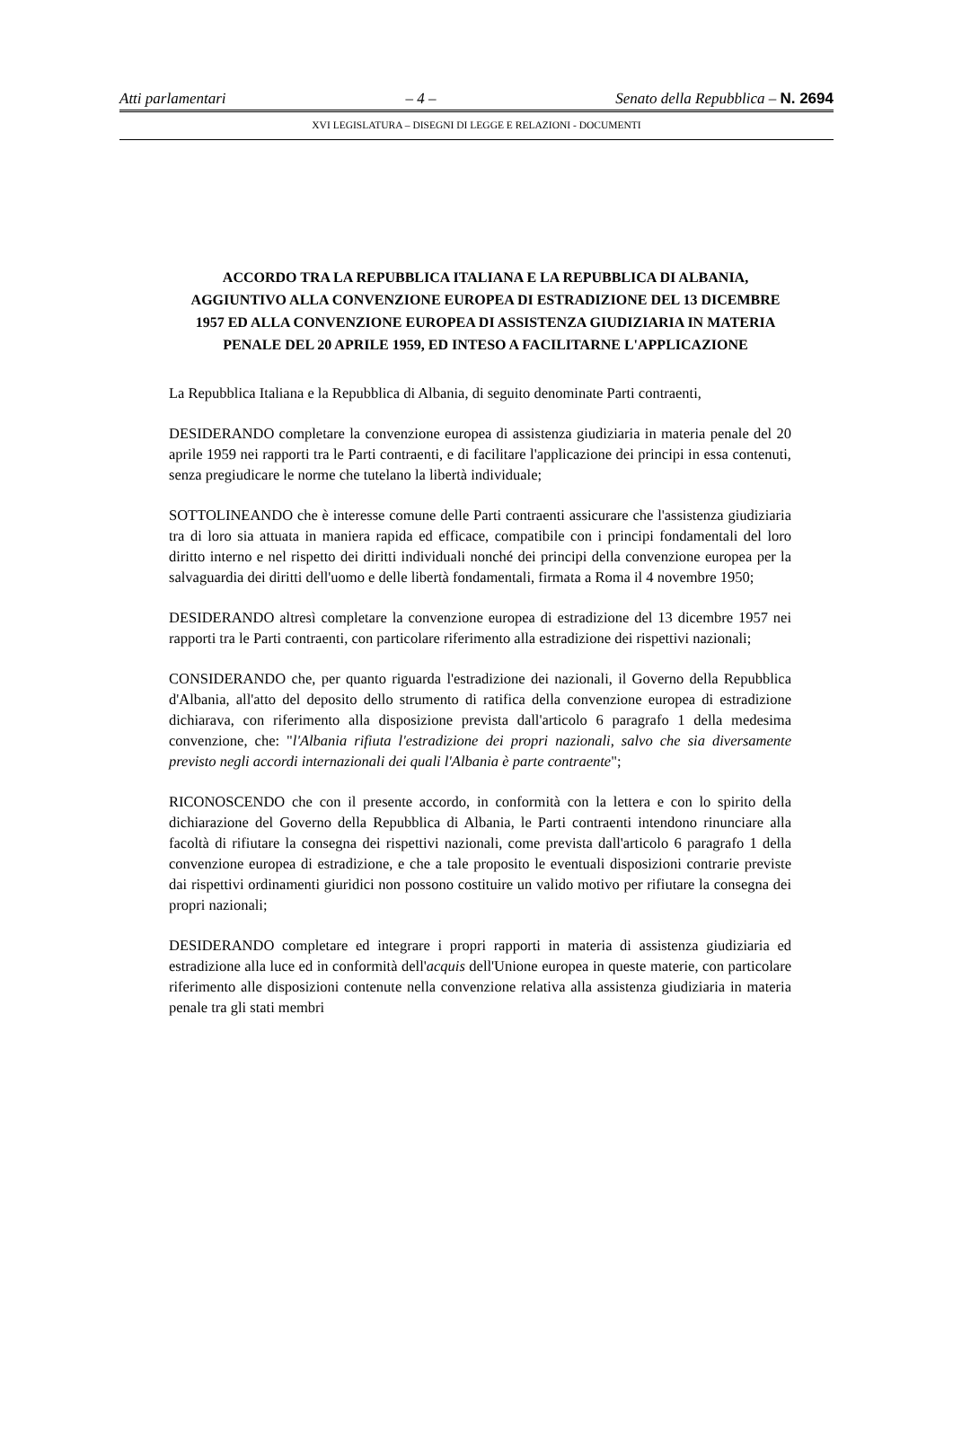Atti parlamentari – 4 – Senato della Repubblica – N. 2694
XVI LEGISLATURA – DISEGNI DI LEGGE E RELAZIONI - DOCUMENTI
ACCORDO TRA LA REPUBBLICA ITALIANA E LA REPUBBLICA DI ALBANIA, AGGIUNTIVO ALLA CONVENZIONE EUROPEA DI ESTRADIZIONE DEL 13 DICEMBRE 1957 ED ALLA CONVENZIONE EUROPEA DI ASSISTENZA GIUDIZIARIA IN MATERIA PENALE DEL 20 APRILE 1959, ED INTESO A FACILITARNE L'APPLICAZIONE
La Repubblica Italiana e la Repubblica di Albania, di seguito denominate Parti contraenti,
DESIDERANDO completare la convenzione europea di assistenza giudiziaria in materia penale del 20 aprile 1959 nei rapporti tra le Parti contraenti, e di facilitare l'applicazione dei principi in essa contenuti, senza pregiudicare le norme che tutelano la libertà individuale;
SOTTOLINEANDO che è interesse comune delle Parti contraenti assicurare che l'assistenza giudiziaria tra di loro sia attuata in maniera rapida ed efficace, compatibile con i principi fondamentali del loro diritto interno e nel rispetto dei diritti individuali nonché dei principi della convenzione europea per la salvaguardia dei diritti dell'uomo e delle libertà fondamentali, firmata a Roma il 4 novembre 1950;
DESIDERANDO altresì completare la convenzione europea di estradizione del 13 dicembre 1957 nei rapporti tra le Parti contraenti, con particolare riferimento alla estradizione dei rispettivi nazionali;
CONSIDERANDO che, per quanto riguarda l'estradizione dei nazionali, il Governo della Repubblica d'Albania, all'atto del deposito dello strumento di ratifica della convenzione europea di estradizione dichiarava, con riferimento alla disposizione prevista dall'articolo 6 paragrafo 1 della medesima convenzione, che: "l'Albania rifiuta l'estradizione dei propri nazionali, salvo che sia diversamente previsto negli accordi internazionali dei quali l'Albania è parte contraente";
RICONOSCENDO che con il presente accordo, in conformità con la lettera e con lo spirito della dichiarazione del Governo della Repubblica di Albania, le Parti contraenti intendono rinunciare alla facoltà di rifiutare la consegna dei rispettivi nazionali, come prevista dall'articolo 6 paragrafo 1 della convenzione europea di estradizione, e che a tale proposito le eventuali disposizioni contrarie previste dai rispettivi ordinamenti giuridici non possono costituire un valido motivo per rifiutare la consegna dei propri nazionali;
DESIDERANDO completare ed integrare i propri rapporti in materia di assistenza giudiziaria ed estradizione alla luce ed in conformità dell'acquis dell'Unione europea in queste materie, con particolare riferimento alle disposizioni contenute nella convenzione relativa alla assistenza giudiziaria in materia penale tra gli stati membri